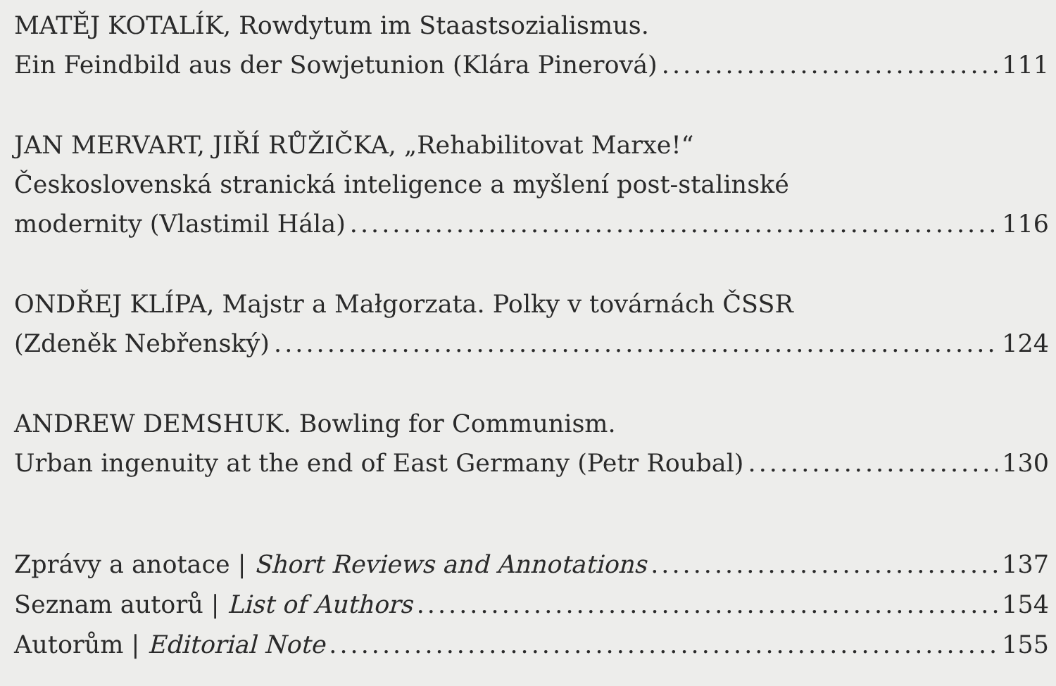MATĚJ KOTALÍK, Rowdytum im Staastsozialismus.
Ein Feindbild aus der Sowjetunion (Klára Pinerová) 111
JAN MERVART, JIŘÍ RŮŽIČKA, „Rehabilitovat Marxe!“
Československá stranická inteligence a myšlení post-stalinské
modernity (Vlastimil Hála) 116
ONDŘEJ KLÍPA, Majstr a Małgorzata. Polky v továrnách ČSSR
(Zdeněk Nebřenský) 124
ANDREW DEMSHUK. Bowling for Communism.
Urban ingenuity at the end of East Germany (Petr Roubal) 130
Zprávy a anotace | Short Reviews and Annotations 137
Seznam autorů | List of Authors 154
Autorům | Editorial Note 155